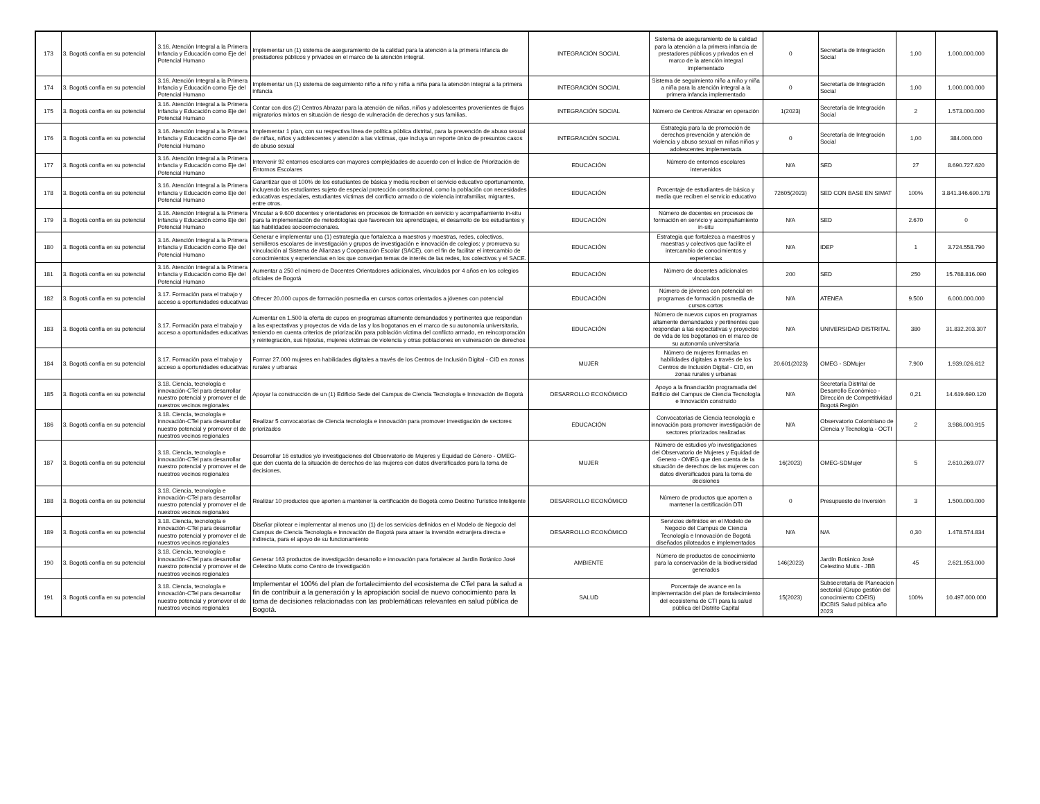| 173 | 3. Bogotá confía en su potencial | 3.16. Atención Integral a la Primera Infancia y Educación como Eje del Potencial Humano | Implementar un (1) sistema de aseguramiento de la calidad para la atención a la primera infancia de prestadores públicos y privados en el marco de la atención integral. | INTEGRACIÓN SOCIAL | Sistema de aseguramiento de la calidad para la atención a la primera infancia de prestadores públicos y privados en el marco de la atención integral implementado | 0 | Secretaría de Integración Social | 1,00 | 1.000.000.000 |
| 174 | 3. Bogotá confía en su potencial | 3.16. Atención Integral a la Primera Infancia y Educación como Eje del Potencial Humano | Implementar un (1) sistema de seguimiento niño a niño y niña a niña para la atención integral a la primera infancia | INTEGRACIÓN SOCIAL | Sistema de seguimiento niño a niño y niña a niña para la atención integral a la primera infancia implementado | 0 | Secretaría de Integración Social | 1,00 | 1.000.000.000 |
| 175 | 3. Bogotá confía en su potencial | 3.16. Atención Integral a la Primera Infancia y Educación como Eje del Potencial Humano | Contar con dos (2) Centros Abrazar para la atención de niñas, niños y adolescentes provenientes de flujos migratorios mixtos en situación de riesgo de vulneración de derechos y sus familias. | INTEGRACIÓN SOCIAL | Número de Centros Abrazar en operación | 1(2023) | Secretaría de Integración Social | 2 | 1.573.000.000 |
| 176 | 3. Bogotá confía en su potencial | 3.16. Atención Integral a la Primera Infancia y Educación como Eje del Potencial Humano | Implementar 1 plan, con su respectiva línea de política pública distrital, para la prevención de abuso sexual de niñas, niños y adolescentes y atención a las víctimas, que incluya un reporte único de presuntos casos de abuso sexual | INTEGRACIÓN SOCIAL | Estrategia para la de promoción de derechos prevención y atención de violencia y abuso sexual en niñas niños y adolescentes implementada | 0 | Secretaría de Integración Social | 1,00 | 384.000.000 |
| 177 | 3. Bogotá confía en su potencial | 3.16. Atención Integral a la Primera Infancia y Educación como Eje del Potencial Humano | Intervenir 92 entornos escolares con mayores complejidades de acuerdo con el Índice de Priorización de Entornos Escolares | EDUCACIÓN | Número de entornos escolares intervenidos | N/A | SED | 27 | 8.690.727.620 |
| 178 | 3. Bogotá confía en su potencial | 3.16. Atención Integral a la Primera Infancia y Educación como Eje del Potencial Humano | Garantizar que el 100% de los estudiantes de básica y media reciben el servicio educativo oportunamente, incluyendo los estudiantes sujeto de especial protección constitucional, como la población con necesidades educativas especiales, estudiantes víctimas del conflicto armado o de violencia intrafamiliar, migrantes, entre otros. | EDUCACIÓN | Porcentaje de estudiantes de básica y media que reciben el servicio educativo | 72605(2023) | SED CON BASE EN SIMAT | 100% | 3.841.346.690.178 |
| 179 | 3. Bogotá confía en su potencial | 3.16. Atención Integral a la Primera Infancia y Educación como Eje del Potencial Humano | Vincular a 9.600 docentes y orientadores en procesos de formación en servicio y acompañamiento in-situ para la implementación de metodologías que favorecen los aprendizajes, el desarrollo de los estudiantes y las habilidades socioemocionales. | EDUCACIÓN | Número de docentes en procesos de formación en servicio y acompañamiento in-situ | N/A | SED | 2.670 | 0 |
| 180 | 3. Bogotá confía en su potencial | 3.16. Atención Integral a la Primera Infancia y Educación como Eje del Potencial Humano | Generar e implementar una (1) estrategia que fortalezca a maestros y maestras, redes, colectivos, semilleros escolares de investigación y grupos de investigación e innovación de colegios; y promueva su vinculación al Sistema de Alianzas y Cooperación Escolar (SACE), con el fin de facilitar el intercambio de conocimientos y experiencias en los que converjan temas de interés de las redes, los colectivos y el SACE. | EDUCACIÓN | Estrategia que fortalezca a maestros y maestras y colectivos que facilite el intercambio de conocimientos y experiencias | N/A | IDEP | 1 | 3.724.558.790 |
| 181 | 3. Bogotá confía en su potencial | 3.16. Atención Integral a la Primera Infancia y Educación como Eje del Potencial Humano | Aumentar a 250 el número de Docentes Orientadores adicionales, vinculados por 4 años en los colegios oficiales de Bogotá | EDUCACIÓN | Número de docentes adicionales vinculados | 200 | SED | 250 | 15.768.816.090 |
| 182 | 3. Bogotá confía en su potencial | 3.17. Formación para el trabajo y acceso a oportunidades educativas | Ofrecer 20.000 cupos de formación posmedia en cursos cortos orientados a jóvenes con potencial | EDUCACIÓN | Número de jóvenes con potencial en programas de formación posmedia de cursos cortos | N/A | ATENEA | 9.500 | 6.000.000.000 |
| 183 | 3. Bogotá confía en su potencial | 3.17. Formación para el trabajo y acceso a oportunidades educativas | Aumentar en 1.500 la oferta de cupos en programas altamente demandados y pertinentes que respondan a las expectativas y proyectos de vida de las y los bogotanos en el marco de su autonomía universitaria, teniendo en cuenta criterios de priorización para población víctima del conflicto armado, en reincorporación y reintegración, sus hijos/as, mujeres víctimas de violencia y otras poblaciones en vulneración de derechos | EDUCACIÓN | Número de nuevos cupos en programas altamente demandados y pertinentes que respondan a las expectativas y proyectos de vida de los bogotanos en el marco de su autonomía universitaria | N/A | UNIVERSIDAD DISTRITAL | 380 | 31.832.203.307 |
| 184 | 3. Bogotá confía en su potencial | 3.17. Formación para el trabajo y acceso a oportunidades educativas | Formar 27.000 mujeres en habilidades digitales a través de los Centros de Inclusión Digital - CID en zonas rurales y urbanas | MUJER | Número de mujeres formadas en habilidades digitales a través de los Centros de Inclusión Digital - CID, en zonas rurales y urbanas | 20.601(2023) | OMEG - SDMujer | 7.900 | 1.939.026.612 |
| 185 | 3. Bogotá confía en su potencial | 3.18. Ciencia, tecnología e innovación-CTel para desarrollar nuestro potencial y promover el de nuestros vecinos regionales | Apoyar la construcción de un (1) Edificio Sede del Campus de Ciencia Tecnología e Innovación de Bogotá | DESARROLLO ECONÓMICO | Apoyo a la financiación programada del Edificio del Campus de Ciencia Tecnología e Innovación construido | N/A | Secretaría Distrital de Desarrollo Económico - Dirección de Competitividad Bogotá Región | 0,21 | 14.619.690.120 |
| 186 | 3. Bogotá confía en su potencial | 3.18. Ciencia, tecnología e innovación-CTel para desarrollar nuestro potencial y promover el de nuestros vecinos regionales | Realizar 5 convocatorias de Ciencia tecnología e innovación para promover investigación de sectores priorizados | EDUCACIÓN | Convocatorias de Ciencia tecnología e innovación para promover investigación de sectores priorizados realizadas | N/A | Observatorio Colombiano de Ciencia y Tecnología - OCTI | 2 | 3.986.000.915 |
| 187 | 3. Bogotá confía en su potencial | 3.18. Ciencia, tecnología e innovación-CTel para desarrollar nuestro potencial y promover el de nuestros vecinos regionales | Desarrollar 16 estudios y/o investigaciones del Observatorio de Mujeres y Equidad de Género - OMEG- que den cuenta de la situación de derechos de las mujeres con datos diversificados para la toma de decisiones. | MUJER | Número de estudios y/o investigaciones del Observatorio de Mujeres y Equidad de Genero - OMEG que den cuenta de la situación de derechos de las mujeres con datos diversificados para la toma de decisiones | 16(2023) | OMEG-SDMujer | 5 | 2.610.269.077 |
| 188 | 3. Bogotá confía en su potencial | 3.18. Ciencia, tecnología e innovación-CTel para desarrollar nuestro potencial y promover el de nuestros vecinos regionales | Realizar 10 productos que aporten a mantener la certificación de Bogotá como Destino Turístico Inteligente | DESARROLLO ECONÓMICO | Número de productos que aporten a mantener la certificación DTI | 0 | Presupuesto de Inversión | 3 | 1.500.000.000 |
| 189 | 3. Bogotá confía en su potencial | 3.18. Ciencia, tecnología e innovación-CTel para desarrollar nuestro potencial y promover el de nuestros vecinos regionales | Diseñar pilotear e implementar al menos uno (1) de los servicios definidos en el Modelo de Negocio del Campus de Ciencia Tecnología e Innovación de Bogotá para atraer la inversión extranjera directa e indirecta, para el apoyo de su funcionamiento | DESARROLLO ECONÓMICO | Servicios definidos en el Modelo de Negocio del Campus de Ciencia Tecnología e Innovación de Bogotá diseñados piloteados e implementados | N/A | N/A | 0,30 | 1.478.574.834 |
| 190 | 3. Bogotá confía en su potencial | 3.18. Ciencia, tecnología e innovación-CTel para desarrollar nuestro potencial y promover el de nuestros vecinos regionales | Generar 163 productos de investigación desarrollo e innovación para fortalecer al Jardín Botánico José Celestino Mutis como Centro de Investigación | AMBIENTE | Número de productos de conocimiento para la conservación de la biodiversidad generados | 146(2023) | Jardín Botánico José Celestino Mutis - JBB | 45 | 2.621.953.000 |
| 191 | 3. Bogotá confía en su potencial | 3.18. Ciencia, tecnología e innovación-CTel para desarrollar nuestro potencial y promover el de nuestros vecinos regionales | Implementar el 100% del plan de fortalecimiento del ecosistema de CTeI para la salud a fin de contribuir a la generación y la apropiación social de nuevo conocimiento para la toma de decisiones relacionadas con las problemáticas relevantes en salud pública de Bogotá. | SALUD | Porcentaje de avance en la implementación del plan de fortalecimiento del ecosistema de CTI para la salud pública del Distrito Capital | 15(2023) | Subsecretaria de Planeacion sectorial (Grupo gestión del conocimiento CDEIS) IDCBIS Salud pública año 2023 | 100% | 10.497.000.000 |